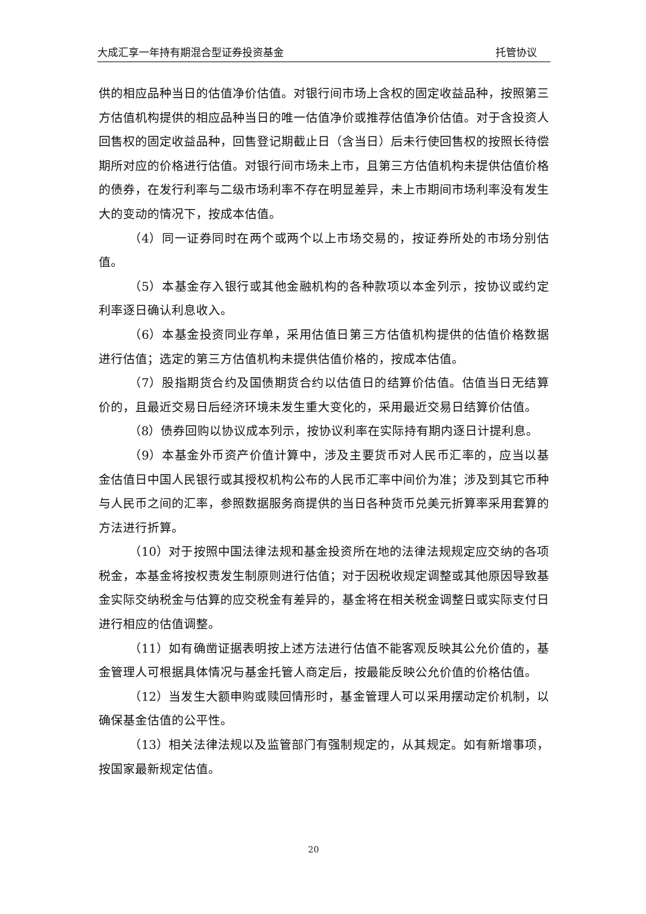大成汇享一年持有期混合型证券投资基金 托管协议
供的相应品种当日的估值净价估值。对银行间市场上含权的固定收益品种，按照第三方估值机构提供的相应品种当日的唯一估值净价或推荐估值净价估值。对于含投资人回售权的固定收益品种，回售登记期截止日（含当日）后未行使回售权的按照长待偿期所对应的价格进行估值。对银行间市场未上市，且第三方估值机构未提供估值价格的债券，在发行利率与二级市场利率不存在明显差异，未上市期间市场利率没有发生大的变动的情况下，按成本估值。
（4）同一证券同时在两个或两个以上市场交易的，按证券所处的市场分别估值。
（5）本基金存入银行或其他金融机构的各种款项以本金列示，按协议或约定利率逐日确认利息收入。
（6）本基金投资同业存单，采用估值日第三方估值机构提供的估值价格数据进行估值；选定的第三方估值机构未提供估值价格的，按成本估值。
（7）股指期货合约及国债期货合约以估值日的结算价估值。估值当日无结算价的，且最近交易日后经济环境未发生重大变化的，采用最近交易日结算价估值。
（8）债券回购以协议成本列示，按协议利率在实际持有期内逐日计提利息。
（9）本基金外币资产价值计算中，涉及主要货币对人民币汇率的，应当以基金估值日中国人民银行或其授权机构公布的人民币汇率中间价为准；涉及到其它币种与人民币之间的汇率，参照数据服务商提供的当日各种货币兑美元折算率采用套算的方法进行折算。
（10）对于按照中国法律法规和基金投资所在地的法律法规规定应交纳的各项税金，本基金将按权责发生制原则进行估值；对于因税收规定调整或其他原因导致基金实际交纳税金与估算的应交税金有差异的，基金将在相关税金调整日或实际支付日进行相应的估值调整。
（11）如有确凿证据表明按上述方法进行估值不能客观反映其公允价值的，基金管理人可根据具体情况与基金托管人商定后，按最能反映公允价值的价格估值。
（12）当发生大额申购或赎回情形时，基金管理人可以采用摆动定价机制，以确保基金估值的公平性。
（13）相关法律法规以及监管部门有强制规定的，从其规定。如有新增事项，按国家最新规定估值。
20